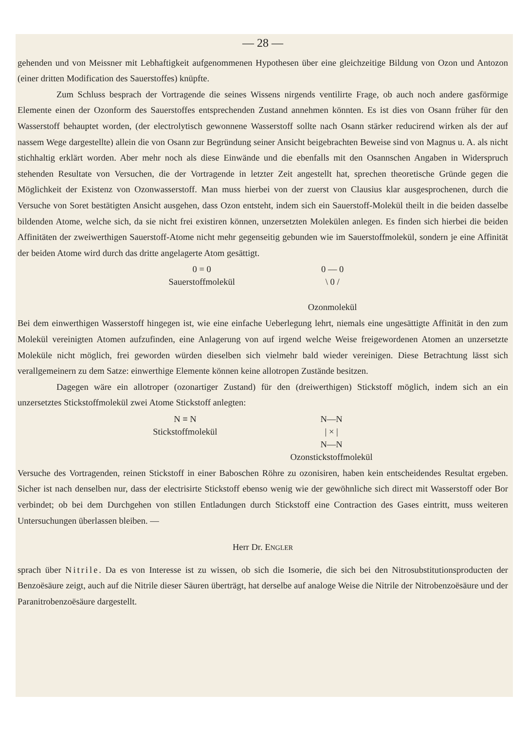— 28 —
gehenden und von Meissner mit Lebhaftigkeit aufgenommenen Hypothesen über eine gleichzeitige Bildung von Ozon und Antozon (einer dritten Modification des Sauerstoffes) knüpfte.
Zum Schluss besprach der Vortragende die seines Wissens nirgends ventilirte Frage, ob auch noch andere gasförmige Elemente einen der Ozonform des Sauerstoffes entsprechenden Zustand annehmen könnten. Es ist dies von Osann früher für den Wasserstoff behauptet worden, (der electrolytisch gewonnene Wasserstoff sollte nach Osann stärker reducirend wirken als der auf nassem Wege dargestellte) allein die von Osann zur Begründung seiner Ansicht beigebrachten Beweise sind von Magnus u. A. als nicht stichhaltig erklärt worden. Aber mehr noch als diese Einwände und die ebenfalls mit den Osannschen Angaben in Widerspruch stehenden Resultate von Versuchen, die der Vortragende in letzter Zeit angestellt hat, sprechen theoretische Gründe gegen die Möglichkeit der Existenz von Ozonwasserstoff. Man muss hierbei von der zuerst von Clausius klar ausgesprochenen, durch die Versuche von Soret bestätigten Ansicht ausgehen, dass Ozon entsteht, indem sich ein Sauerstoff-Molekül theilt in die beiden dasselbe bildenden Atome, welche sich, da sie nicht frei existiren können, unzersetzten Molekülen anlegen. Es finden sich hierbei die beiden Affinitäten der zweiwerthigen Sauerstoff-Atome nicht mehr gegenseitig gebunden wie im Sauerstoffmolekül, sondern je eine Affinität der beiden Atome wird durch das dritte angelagerte Atom gesättigt.
0 = 0
Sauerstoffmolekül
0 — 0
\ 0 /
Ozonmolekül
Bei dem einwerthigen Wasserstoff hingegen ist, wie eine einfache Ueberlegung lehrt, niemals eine ungesättigte Affinität in den zum Molekül vereinigten Atomen aufzufinden, eine Anlagerung von auf irgend welche Weise freigewordenen Atomen an unzersetzte Moleküle nicht möglich, frei geworden würden dieselben sich vielmehr bald wieder vereinigen. Diese Betrachtung lässt sich verallgemeinern zu dem Satze: einwerthige Elemente können keine allotropen Zustände besitzen.
Dagegen wäre ein allotroper (ozonartiger Zustand) für den (dreiwerthigen) Stickstoff möglich, indem sich an ein unzersetztes Stickstoffmolekül zwei Atome Stickstoff anlegten:
N ≡ N
Stickstoffmolekül
N—N
| × |
N—N
Ozonstickstoffmolekül
Versuche des Vortragenden, reinen Stickstoff in einer Baboschen Röhre zu ozonisiren, haben kein entscheidendes Resultat ergeben. Sicher ist nach denselben nur, dass der electrisirte Stickstoff ebenso wenig wie der gewöhnliche sich direct mit Wasserstoff oder Bor verbindet; ob bei dem Durchgehen von stillen Entladungen durch Stickstoff eine Contraction des Gases eintritt, muss weiteren Untersuchungen überlassen bleiben. —
Herr Dr. ENGLER
sprach über Nitrile. Da es von Interesse ist zu wissen, ob sich die Isomerie, die sich bei den Nitrosubstitutionsproducten der Benzoësäure zeigt, auch auf die Nitrile dieser Säuren überträgt, hat derselbe auf analoge Weise die Nitrile der Nitrobenzoësäure und der Paranitrobenzoësäure dargestellt.